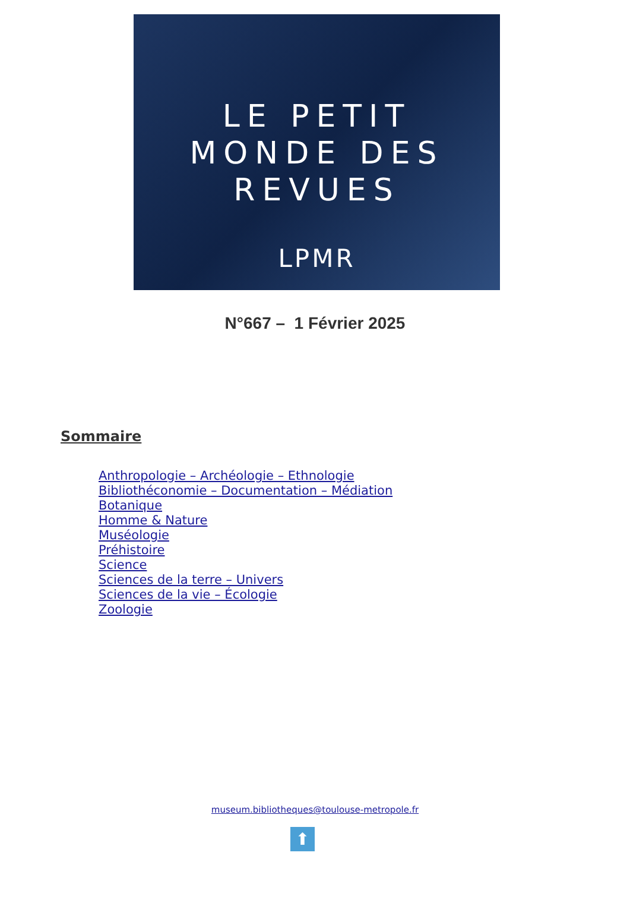LE PETIT
MONDE DES
REVUES
LPMR
N°667 – 1 Février 2025
Sommaire
Anthropologie – Archéologie – Ethnologie
Bibliothéconomie – Documentation – Médiation
Botanique
Homme & Nature
Muséologie
Préhistoire
Science
Sciences de la terre – Univers
Sciences de la vie – Écologie
Zoologie
museum.bibliotheques@toulouse-metropole.fr
⬆